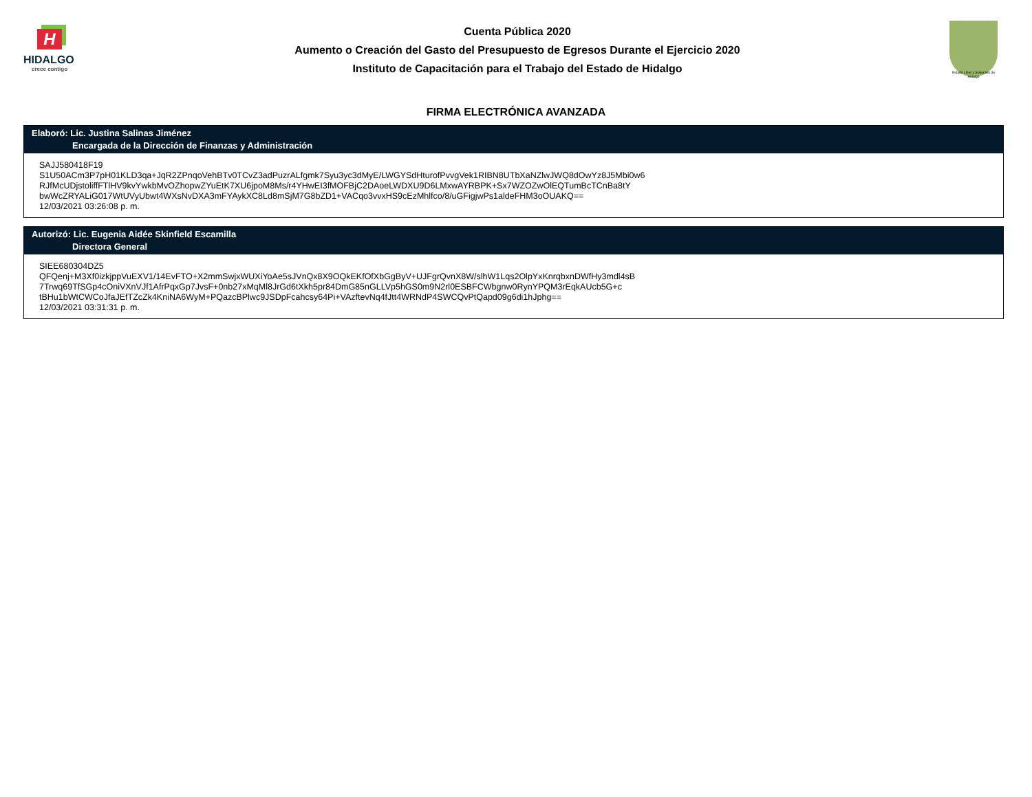H
HIDALGO
crece contigo
Cuenta Pública 2020
Aumento o Creación del Gasto del Presupuesto de Egresos Durante el Ejercicio 2020
Instituto de Capacitación para el Trabajo del Estado de Hidalgo
Estado Libre y Soberano de Hidalgo
FIRMA ELECTRÓNICA AVANZADA
Elaboró: Lic. Justina Salinas Jiménez
Encargada de la Dirección de Finanzas y Administración
SAJJ580418F19
S1U50ACm3P7pH01KLD3qa+JqR2ZPnqoVehBTv0TCvZ3adPuzrALfgmk7Syu3yc3dMyE/LWGYSdHturofPvvgVek1RIBN8UTbXaNZlwJWQ8dOwYz8J5Mbi0w6
RJfMcUDjstoliffFTlHV9kvYwkbMvOZhopwZYuEtK7XU6jpoM8Ms/r4YHwEI3fMOFBjC2DAoeLWDXU9D6LMxwAYRBPK+Sx7WZOZwOlEQTumBcTCnBa8tY
bwWcZRYALiG017WtUVyUbwt4WXsNvDXA3mFYAykXC8Ld8mSjM7G8bZD1+VACqo3vvxHS9cEzMhlfco/8/uGFigjwPs1aldeFHM3oOUAKQ==
12/03/2021 03:26:08 p. m.
Autorizó: Lic. Eugenia Aidée Skinfield Escamilla
Directora General
SIEE680304DZ5
QFQenj+M3Xf0izkjppVuEXV1/14EvFTO+X2mmSwjxWUXiYoAe5sJVnQx8X9OQkEKfOfXbGgByV+UJFgrQvnX8W/slhW1Lqs2OlpYxKnrqbxnDWfHy3mdl4sB
7Trwq69TfSGp4cOniVXnVJf1AfrPqxGp7JvsF+0nb27xMqMl8JrGd6tXkh5pr84DmG85nGLLVp5hGS0m9N2rl0ESBFCWbgnw0RynYPQM3rEqkAUcb5G+c
tBHu1bWtCWCoJfaJEfTZcZk4KniNA6WyM+PQazcBPlwc9JSDpFcahcsy64Pi+VAzftevNq4fJtt4WRNdP4SWCQvPtQapd09g6di1hJphg==
12/03/2021 03:31:31 p. m.